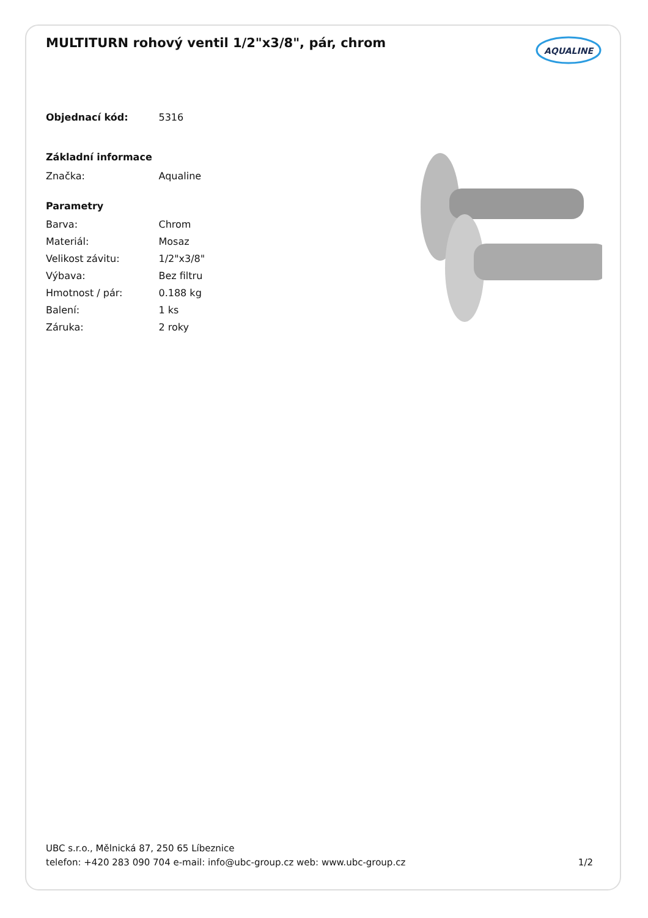MULTITURN rohový ventil 1/2"x3/8", pár, chrom
AQUALINE
| Objednací kód: | 5316 |
| Základní informace | |
| Značka: | Aqualine |
| Parametry | |
| Barva: | Chrom |
| Materiál: | Mosaz |
| Velikost závitu: | 1/2"x3/8" |
| Výbava: | Bez filtru |
| Hmotnost / pár: | 0.188 kg |
| Balení: | 1 ks |
| Záruka: | 2 roky |
UBC s.r.o., Mělnická 87, 250 65 Líbeznice
telefon: +420 283 090 704 e-mail: info@ubc-group.cz web: www.ubc-group.cz 1/2